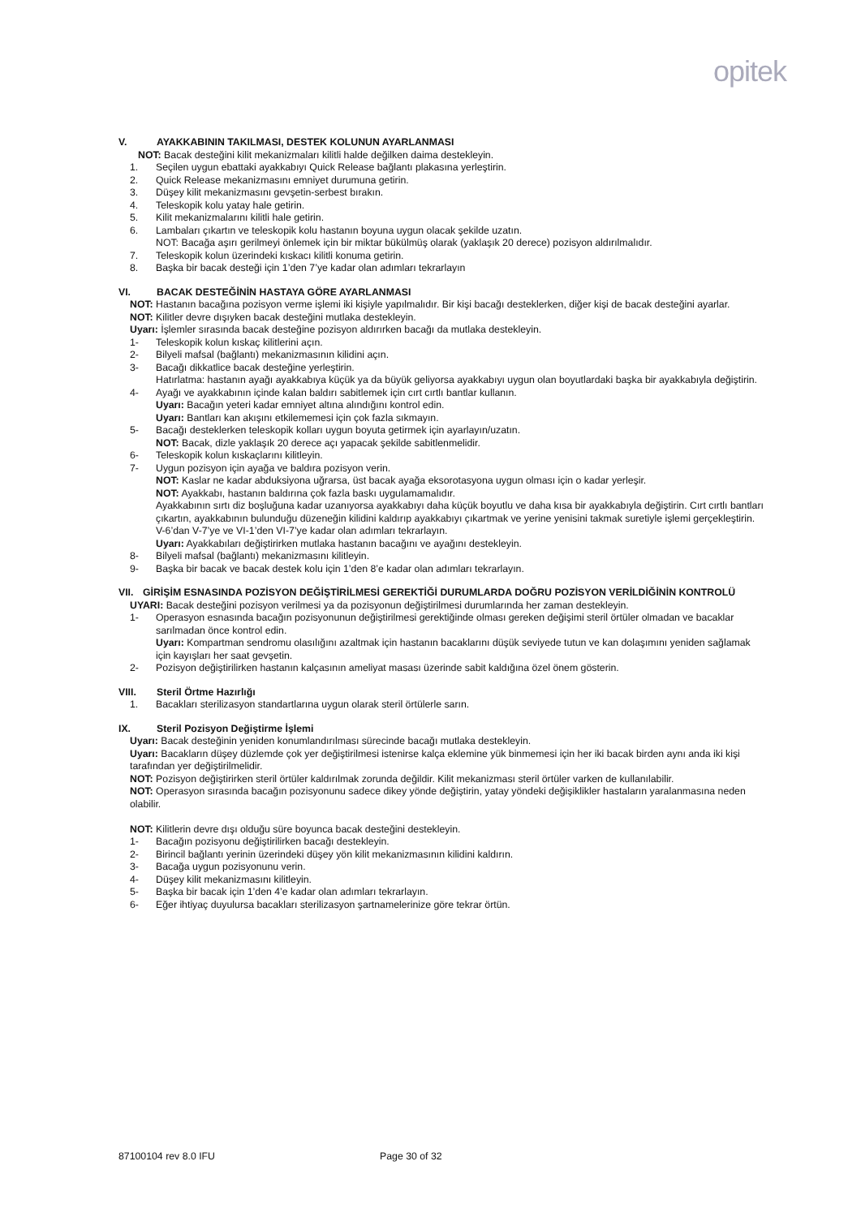opitek
V. AYAKKABININ TAKILMASI, DESTEK KOLUNUN AYARLANMASI
NOT: Bacak desteğini kilit mekanizmaları kilitli halde değilken daima destekleyin.
1. Seçilen uygun ebattaki ayakkabıyı Quick Release bağlantı plakasına yerleştirin.
2. Quick Release mekanizmasını emniyet durumuna getirin.
3. Düşey kilit mekanizmasını gevşetin-serbest bırakın.
4. Teleskopik kolu yatay hale getirin.
5. Kilit mekanizmalarını kilitli hale getirin.
6. Lambaları çıkartın ve teleskopik kolu hastanın boyuna uygun olacak şekilde uzatın.
NOT: Bacağa aşırı gerilmeyi önlemek için bir miktar bükülmüş olarak (yaklaşık 20 derece) pozisyon aldırılmalıdır.
7. Teleskopik kolun üzerindeki kıskacı kilitli konuma getirin.
8. Başka bir bacak desteği için 1’den 7’ye kadar olan adımları tekrarlayın
VI. BACAK DESTEĞİNİN HASTAYA GÖRE AYARLANMASI
NOT: Hastanın bacağına pozisyon verme işlemi iki kişiyle yapılmalıdır. Bir kişi bacağı desteklerken, diğer kişi de bacak desteğini ayarlar.
NOT: Kilitler devre dışıyken bacak desteğini mutlaka destekleyin.
Uyarı: İşlemler sırasında bacak desteğine pozisyon aldırırken bacağı da mutlaka destekleyin.
1- Teleskopik kolun kıskaç kilitlerini açın.
2- Bilyeli mafsal (bağlantı) mekanizmasının kilidini açın.
3- Bacağı dikkatlice bacak desteğine yerleştirin.
Hatırlatma: hastanın ayağı ayakkabıya küçük ya da büyük geliyorsa ayakkabıyı uygun olan boyutlardaki başka bir ayakkabıyla değiştirin.
4- Ayağı ve ayakkabının içinde kalan baldırı sabitlemek için cırt cırtlı bantlar kullanın.
Uyarı: Bacağın yeteri kadar emniyet altına alındığını kontrol edin.
Uyarı: Bantları kan akışını etkilememesi için çok fazla sıkmayın.
5- Bacağı desteklerken teleskopik kolları uygun boyuta getirmek için ayarlayın/uzatın.
NOT: Bacak, dizle yaklaşık 20 derece açı yapacak şekilde sabitlenmelidir.
6- Teleskopik kolun kıskaçlarını kilitleyin.
7- Uygun pozisyon için ayağa ve baldıra pozisyon verin.
NOT: Kaslar ne kadar abduksiyona uğrarsa, üst bacak ayağa eksorotasyona uygun olması için o kadar yerleşir.
NOT: Ayakkabı, hastanın baldırına çok fazla baskı uygulamamalıdır.
Ayakkabının sırtı diz boşluğuna kadar uzanıyorsa ayakkabıyı daha küçük boyutlu ve daha kısa bir ayakkabıyla değiştirin. Cırt cırtlı bantları çıkartın, ayakkabının bulunduğu düzeneğin kilidini kaldırıp ayakkabıyı çıkartmak ve yerine yenisini takmak suretiyle işlemi gerçekleştirin. V-6’dan V-7’ye ve VI-1’den VI-7’ye kadar olan adımları tekrarlayın.
Uyarı: Ayakkabıları değiştirirken mutlaka hastanın bacağını ve ayağını destekleyin.
8- Bilyeli mafsal (bağlantı) mekanizmasını kilitleyin.
9- Başka bir bacak ve bacak destek kolu için 1’den 8’e kadar olan adımları tekrarlayın.
VII. GİRİŞİM ESNASINDA POZİSYON DEĞİŞTİRİLMESİ GEREKTİĞİ DURUMLARDA DOĞRU POZİSYON VERİLDİĞİNİN KONTROLÜ
UYARI: Bacak desteğini pozisyon verilmesi ya da pozisyonun değiştirilmesi durumlarında her zaman destekleyin.
1- Operasyon esnasında bacağın pozisyonunun değiştirilmesi gerektiğinde olması gereken değişimi steril örtüler olmadan ve bacaklar sarılmadan önce kontrol edin.
Uyarı: Kompartman sendromu olasılığını azaltmak için hastanın bacaklarını düşük seviyede tutun ve kan dolaşımını yeniden sağlamak için kayışları her saat gevşetin.
2- Pozisyon değiştirilirken hastanın kalçasının ameliyat masası üzerinde sabit kaldığına özel önem gösterin.
VIII. Steril Örtme Hazırlığı
1. Bacakları sterilizasyon standartlarına uygun olarak steril örtülerle sarın.
IX. Steril Pozisyon Değiştirme İşlemi
Uyarı: Bacak desteğinin yeniden konumlandırılması sürecinde bacağı mutlaka destekleyin.
Uyarı: Bacakların düşey düzlemde çok yer değiştirilmesi istenirse kalça eklemine yük binmemesi için her iki bacak birden aynı anda iki kişi tarafından yer değiştirilmelidir.
NOT: Pozisyon değiştirirken steril örtüler kaldırılmak zorunda değildir. Kilit mekanizması steril örtüler varken de kullanılabilir.
NOT: Operasyon sırasında bacağın pozisyonunu sadece dikey yönde değiştirin, yatay yöndeki değişiklikler hastaların yaralanmasına neden olabilir.
NOT: Kilitlerin devre dışı olduğu süre boyunca bacak desteğini destekleyin.
1- Bacağın pozisyonu değiştirilirken bacağı destekleyin.
2- Birincil bağlantı yerinin üzerindeki düşey yön kilit mekanizmasının kilidini kaldırın.
3- Bacağa uygun pozisyonunu verin.
4- Düşey kilit mekanizmasını kilitleyin.
5- Başka bir bacak için 1’den 4’e kadar olan adımları tekrarlayın.
6- Eğer ihtiyaç duyulursa bacakları sterilizasyon şartnamelerinize göre tekrar örtün.
87100104 rev 8.0 IFU Page 30 of 32